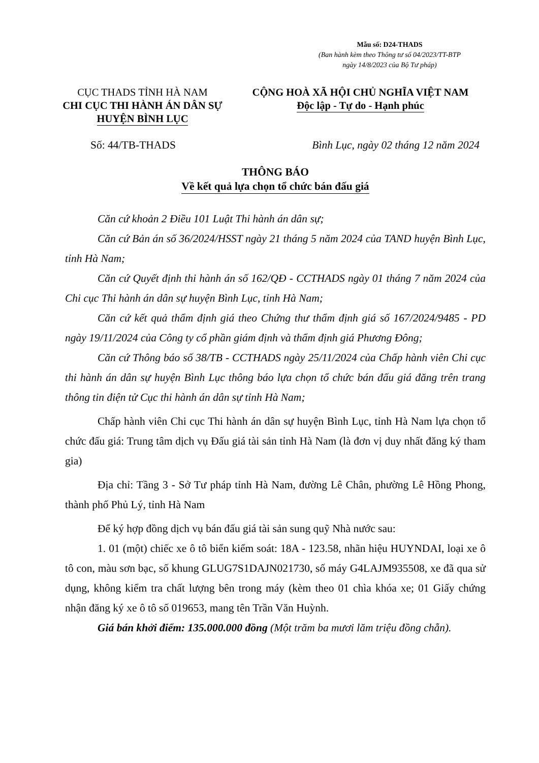Mẫu số: D24-THADS
(Ban hành kèm theo Thông tư số 04/2023/TT-BTP
ngày 14/8/2023 của Bộ Tư pháp)
CỤC THADS TỈNH HÀ NAM
CHI CỤC THI HÀNH ÁN DÂN SỰ
HUYỆN BÌNH LỤC
CỘNG HOÀ XÃ HỘI CHỦ NGHĨA VIỆT NAM
Độc lập - Tự do - Hạnh phúc
Số: 44/TB-THADS Bình Lục, ngày 02 tháng 12 năm 2024
THÔNG BÁO
Về kết quả lựa chọn tổ chức bán đấu giá
Căn cứ khoản 2 Điều 101 Luật Thi hành án dân sự;
Căn cứ Bản án số 36/2024/HSST ngày 21 tháng 5 năm 2024 của TAND huyện Bình Lục, tỉnh Hà Nam;
Căn cứ Quyết định thi hành án số 162/QĐ - CCTHADS ngày 01 tháng 7 năm 2024 của Chi cục Thi hành án dân sự huyện Bình Lục, tỉnh Hà Nam;
Căn cứ kết quả thẩm định giá theo Chứng thư thẩm định giá số 167/2024/9485 - PD ngày 19/11/2024 của Công ty cổ phần giám định và thẩm định giá Phương Đông;
Căn cứ Thông báo số 38/TB - CCTHADS ngày 25/11/2024 của Chấp hành viên Chi cục thi hành án dân sự huyện Bình Lục thông báo lựa chọn tổ chức bán đấu giá đăng trên trang thông tin điện tử Cục thi hành án dân sự tỉnh Hà Nam;
Chấp hành viên Chi cục Thi hành án dân sự huyện Bình Lục, tỉnh Hà Nam lựa chọn tổ chức đấu giá: Trung tâm dịch vụ Đấu giá tài sản tỉnh Hà Nam (là đơn vị duy nhất đăng ký tham gia)
Địa chỉ: Tầng 3 - Sở Tư pháp tỉnh Hà Nam, đường Lê Chân, phường Lê Hồng Phong, thành phố Phủ Lý, tỉnh Hà Nam
Để ký hợp đồng dịch vụ bán đấu giá tài sản sung quỹ Nhà nước sau:
1. 01 (một) chiếc xe ô tô biển kiểm soát: 18A - 123.58, nhãn hiệu HUYNDAI, loại xe ô tô con, màu sơn bạc, số khung GLUG7S1DAJN021730, số máy G4LAJM935508, xe đã qua sử dụng, không kiểm tra chất lượng bên trong máy (kèm theo 01 chìa khóa xe; 01 Giấy chứng nhận đăng ký xe ô tô số 019653, mang tên Trần Văn Huỳnh.
Giá bán khởi điểm: 135.000.000 đồng (Một trăm ba mươi lăm triệu đồng chẵn).